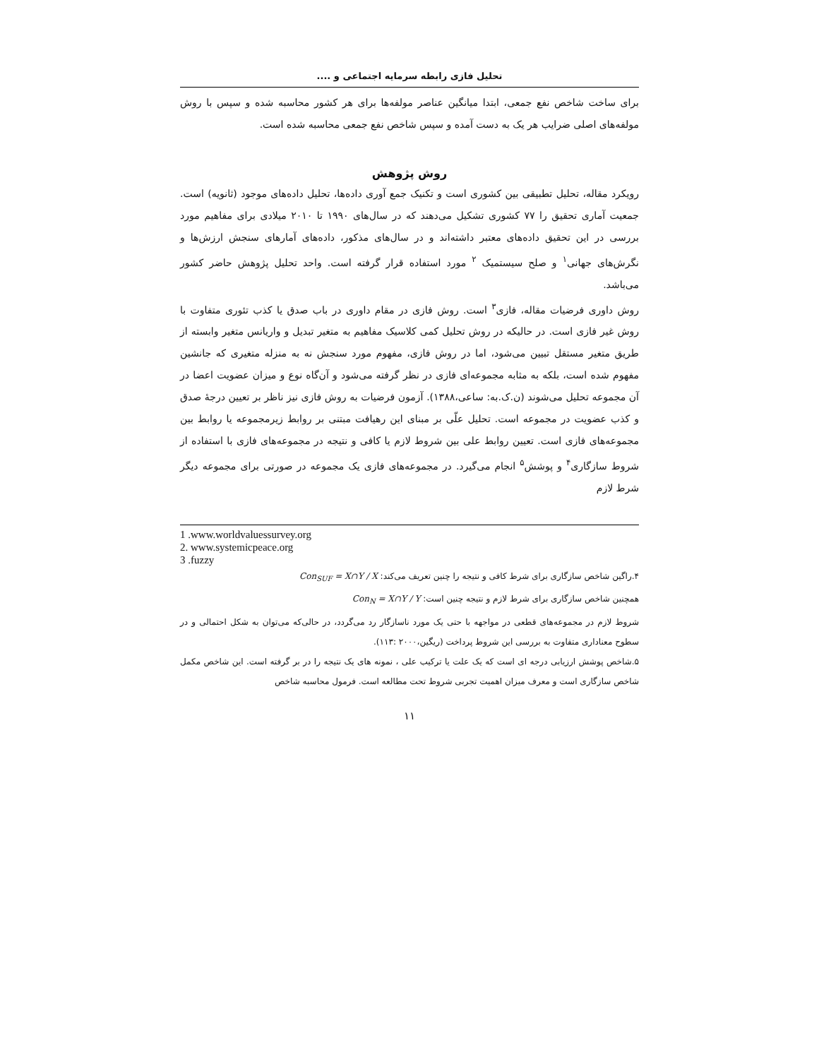تحلیل فازی رابطه سرمایه اجتماعی و ....
برای ساخت شاخص نفع جمعی، ابتدا میانگین عناصر مولفه‌ها برای هر کشور محاسبه شده و سپس با روش مولفه‌های اصلی ضرایب هر یک به دست آمده و سپس شاخص نفع جمعی محاسبه شده است.
روش پژوهش
رویکرد مقاله، تحلیل تطبیقی بین کشوری است و تکنیک جمع آوری داده‌ها، تحلیل داده‌های موجود (ثانویه) است. جمعیت آماری تحقیق را ۷۷ کشوری تشکیل می‌دهند که در سال‌های ۱۹۹۰ تا ۲۰۱۰ میلادی برای مفاهیم مورد بررسی در این تحقیق داده‌های معتبر داشته‌اند و در سال‌های مذکور، داده‌های آمارهای سنجش ارزش‌ها و نگرش‌های جهانی<sup>۱</sup> و صلح سیستمیک <sup>۲</sup> مورد استفاده قرار گرفته است. واحد تحلیل پژوهش حاضر کشور می‌باشد.
روش داوری فرضیات مقاله، فازی<sup>۳</sup> است. روش فازی در مقام داوری در باب صدق یا کذب تئوری متفاوت با روش غیر فازی است. در حالیکه در روش تحلیل کمی کلاسیک مفاهیم به متغیر تبدیل و واریانس متغیر وابسته از طریق متغیر مستقل تبیین می‌شود، اما در روش فازی، مفهوم مورد سنجش نه به منزله متغیری که جانشین مفهوم شده است، بلکه به مثابه مجموعه‌ای فازی در نظر گرفته می‌شود و آن‌گاه نوع و میزان عضویت اعضا در آن مجموعه تحلیل می‌شوند (ن.ک.به: ساعی،۱۳۸۸). آزمون فرضیات به روش فازی نیز ناظر بر تعیین درجهٔ صدق و کذب عضویت در مجموعه است. تحلیل علّی بر مبنای این رهیافت مبتنی بر روابط زیرمجموعه یا روابط بین مجموعه‌های فازی است. تعیین روابط علی بین شروط لازم یا کافی و نتیجه در مجموعه‌های فازی با استفاده از شروط سازگاری<sup>۴</sup> و پوشش<sup>۵</sup> انجام می‌گیرد. در مجموعه‌های فازی یک مجموعه در صورتی برای مجموعه دیگر شرط لازم
1 .www.worldvaluessurvey.org
2. www.systemicpeace.org
3 .fuzzy
۴.راگین شاخص سازگاری برای شرط کافی و نتیجه را چنین تعریف می‌کند: Con<sub>SUF</sub> = X∩Y / X
همچنین شاخص سازگاری برای شرط لازم و نتیجه چنین است: Con<sub>N</sub> = X∩Y / Y
شروط لازم در مجموعه‌های قطعی در مواجهه با حتی یک مورد ناسازگار رد می‌گردد، در حالی‌که می‌توان به شکل احتمالی و در سطوح معناداری متفاوت به بررسی این شروط پرداخت (ریگین،۲۰۰۰ :۱۱۳).
۵.شاخص پوشش ارزیابی درجه ای است که یک علت یا ترکیب علی ، نمونه های یک نتیجه را در بر گرفته است. این شاخص مکمل شاخص سازگاری است و معرف میزان اهمیت تجربی شروط تحت مطالعه است. فرمول محاسبه شاخص
۱۱